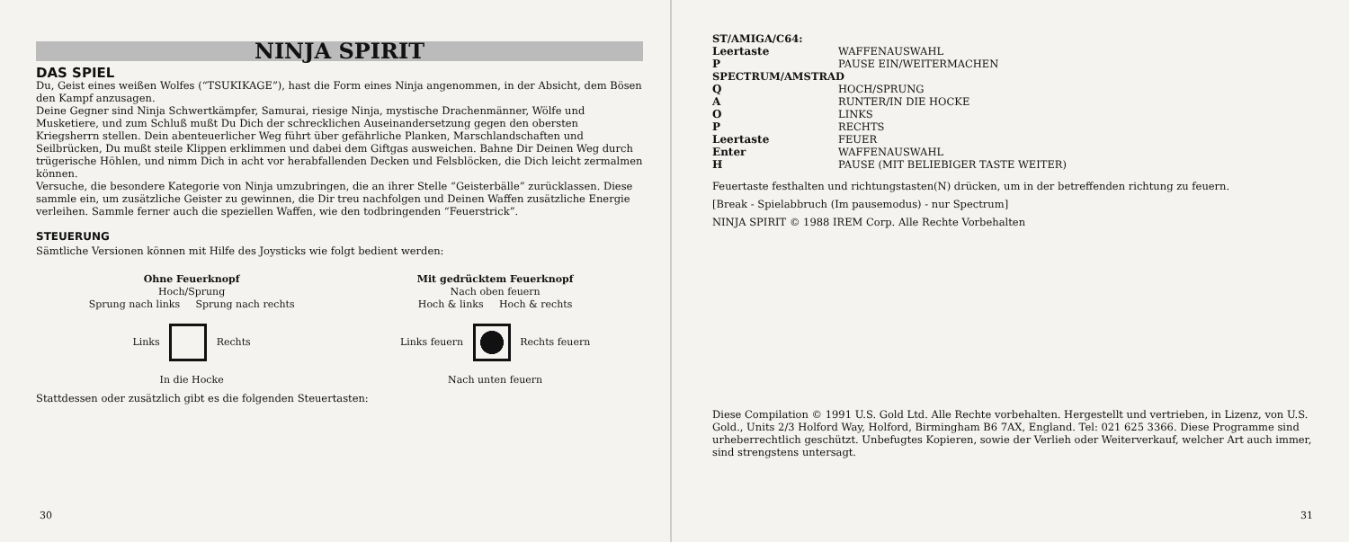NINJA SPIRIT
DAS SPIEL
Du, Geist eines weißen Wolfes (“TSUKIKAGE”), hast die Form eines Ninja angenommen, in der Absicht, dem Bösen den Kampf anzusagen.
Deine Gegner sind Ninja Schwertkämpfer, Samurai, riesige Ninja, mystische Drachenmänner, Wölfe und Musketiere, und zum Schluß mußt Du Dich der schrecklichen Auseinandersetzung gegen den obersten Kriegsherrn stellen. Dein abenteuerlicher Weg führt über gefährliche Planken, Marschlandschaften und Seilbrücken, Du mußt steile Klippen erklimmen und dabei dem Giftgas ausweichen. Bahne Dir Deinen Weg durch trügerische Höhlen, und nimm Dich in acht vor herabfallenden Decken und Felsblöcken, die Dich leicht zermalmen können.
Versuche, die besondere Kategorie von Ninja umzubringen, die an ihrer Stelle “Geisterbälle” zurücklassen. Diese sammle ein, um zusätzliche Geister zu gewinnen, die Dir treu nachfolgen und Deinen Waffen zusätzliche Energie verleihen. Sammle ferner auch die speziellen Waffen, wie den todbringenden “Feuerstrick”.
STEUERUNG
Sämtliche Versionen können mit Hilfe des Joysticks wie folgt bedient werden:
Ohne Feuerknopf
Hoch/Sprung
Sprung nach links Sprung nach rechts
Links Rechts
In die Hocke
Mit gedrücktem Feuerknopf
Nach oben feuern
Hoch & links Hoch & rechts
Links feuern Rechts feuern
Nach unten feuern
Stattdessen oder zusätzlich gibt es die folgenden Steuertasten:
30
ST/AMIGA/C64:
Leertaste WAFFENAUSWAHL P PAUSE EIN/WEITERMACHEN
SPECTRUM/AMSTRAD
Q HOCH/SPRUNG A RUNTER/IN DIE HOCKE O LINKS P RECHTS Leertaste FEUER Enter WAFFENAUSWAHL H PAUSE (MIT BELIEBIGER TASTE WEITER)
Feuertaste festhalten und richtungstasten(N) drücken, um in der betreffenden richtung zu feuern.
[Break - Spielabbruch (Im pausemodus) - nur Spectrum]
NINJA SPIRIT © 1988 IREM Corp. Alle Rechte Vorbehalten
Diese Compilation © 1991 U.S. Gold Ltd. Alle Rechte vorbehalten. Hergestellt und vertrieben, in Lizenz, von U.S. Gold., Units 2/3 Holford Way, Holford, Birmingham B6 7AX, England. Tel: 021 625 3366. Diese Programme sind urheberrechtlich geschützt. Unbefugtes Kopieren, sowie der Verlieh oder Weiterverkauf, welcher Art auch immer, sind strengstens untersagt.
31